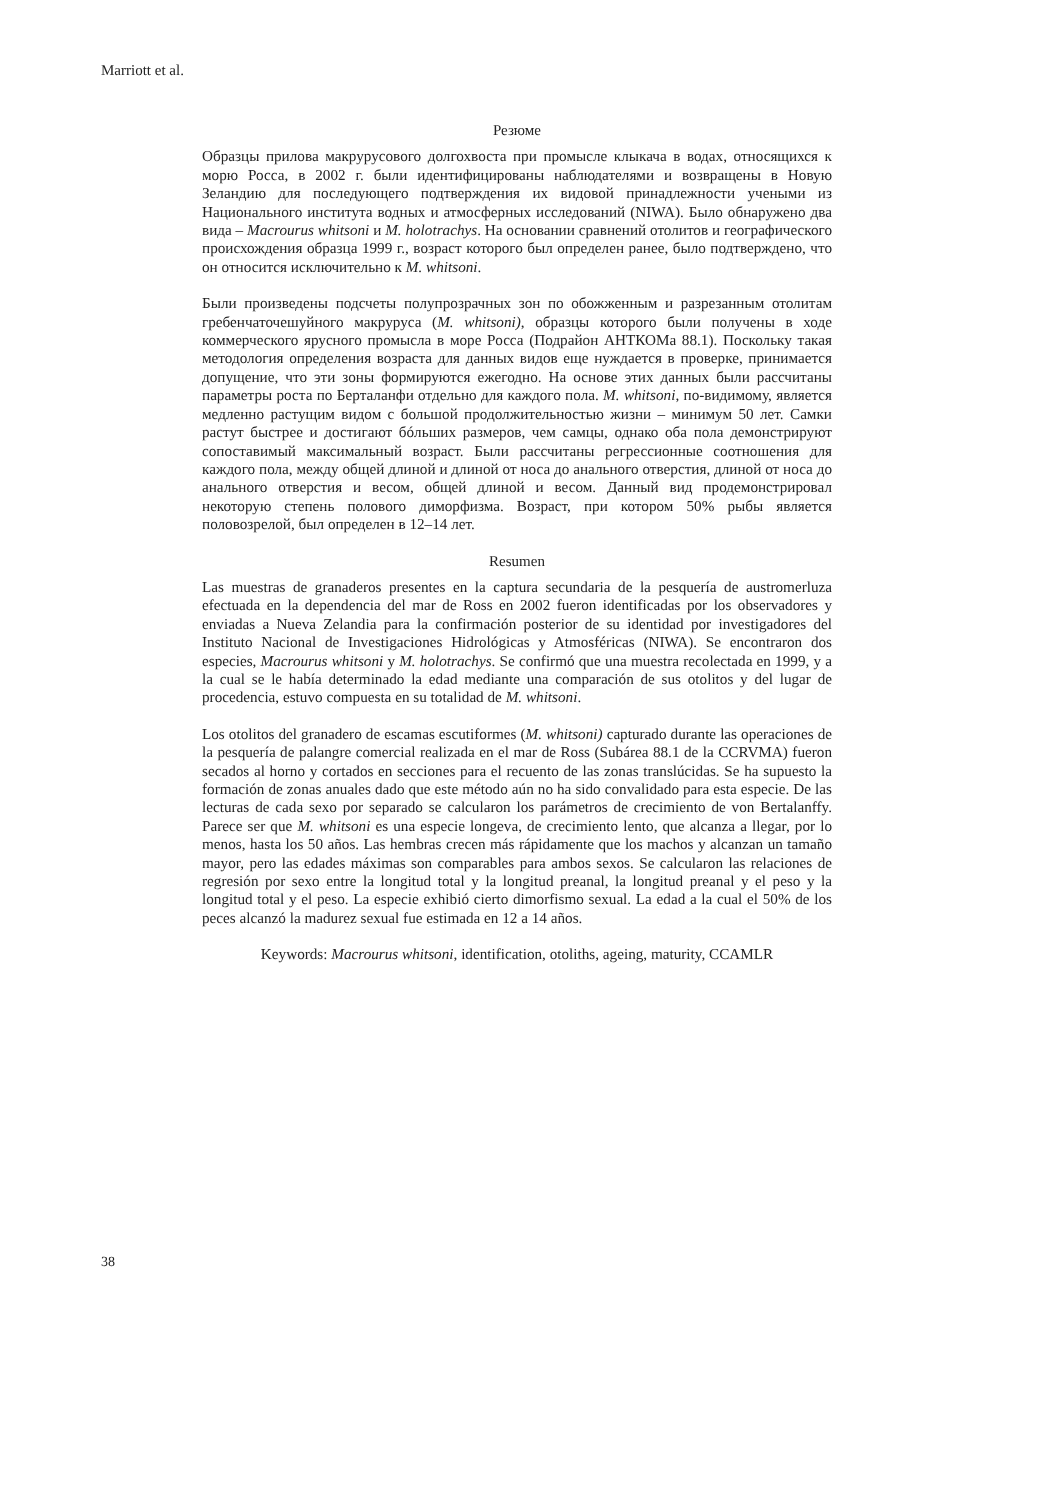Marriott et al.
Резюме
Образцы прилова макрурусового долгохвоста при промысле клыкача в водах, относящихся к морю Росса, в 2002 г. были идентифицированы наблюдателями и возвращены в Новую Зеландию для последующего подтверждения их видовой принадлежности учеными из Национального института водных и атмосферных исследований (NIWA). Было обнаружено два вида – Macrourus whitsoni и M. holotrachys. На основании сравнений отолитов и географического происхождения образца 1999 г., возраст которого был определен ранее, было подтверждено, что он относится исключительно к M. whitsoni.
Были произведены подсчеты полупрозрачных зон по обожженным и разрезанным отолитам гребенчаточешуйного макруруса (M. whitsoni), образцы которого были получены в ходе коммерческого ярусного промысла в море Росса (Подрайон АНТКОМа 88.1). Поскольку такая методология определения возраста для данных видов еще нуждается в проверке, принимается допущение, что эти зоны формируются ежегодно. На основе этих данных были рассчитаны параметры роста по Берталанфи отдельно для каждого пола. M. whitsoni, по-видимому, является медленно растущим видом с большой продолжительностью жизни – минимум 50 лет. Самки растут быстрее и достигают бóльших размеров, чем самцы, однако оба пола демонстрируют сопоставимый максимальный возраст. Были рассчитаны регрессионные соотношения для каждого пола, между общей длиной и длиной от носа до анального отверстия, длиной от носа до анального отверстия и весом, общей длиной и весом. Данный вид продемонстрировал некоторую степень полового диморфизма. Возраст, при котором 50% рыбы является половозрелой, был определен в 12–14 лет.
Resumen
Las muestras de granaderos presentes en la captura secundaria de la pesquería de austromerluza efectuada en la dependencia del mar de Ross en 2002 fueron identificadas por los observadores y enviadas a Nueva Zelandia para la confirmación posterior de su identidad por investigadores del Instituto Nacional de Investigaciones Hidrológicas y Atmosféricas (NIWA). Se encontraron dos especies, Macrourus whitsoni y M. holotrachys. Se confirmó que una muestra recolectada en 1999, y a la cual se le había determinado la edad mediante una comparación de sus otolitos y del lugar de procedencia, estuvo compuesta en su totalidad de M. whitsoni.
Los otolitos del granadero de escamas escutiformes (M. whitsoni) capturado durante las operaciones de la pesquería de palangre comercial realizada en el mar de Ross (Subárea 88.1 de la CCRVMA) fueron secados al horno y cortados en secciones para el recuento de las zonas translúcidas. Se ha supuesto la formación de zonas anuales dado que este método aún no ha sido convalidado para esta especie. De las lecturas de cada sexo por separado se calcularon los parámetros de crecimiento de von Bertalanffy. Parece ser que M. whitsoni es una especie longeva, de crecimiento lento, que alcanza a llegar, por lo menos, hasta los 50 años. Las hembras crecen más rápidamente que los machos y alcanzan un tamaño mayor, pero las edades máximas son comparables para ambos sexos. Se calcularon las relaciones de regresión por sexo entre la longitud total y la longitud preanal, la longitud preanal y el peso y la longitud total y el peso. La especie exhibió cierto dimorfismo sexual. La edad a la cual el 50% de los peces alcanzó la madurez sexual fue estimada en 12 a 14 años.
Keywords: Macrourus whitsoni, identification, otoliths, ageing, maturity, CCAMLR
38